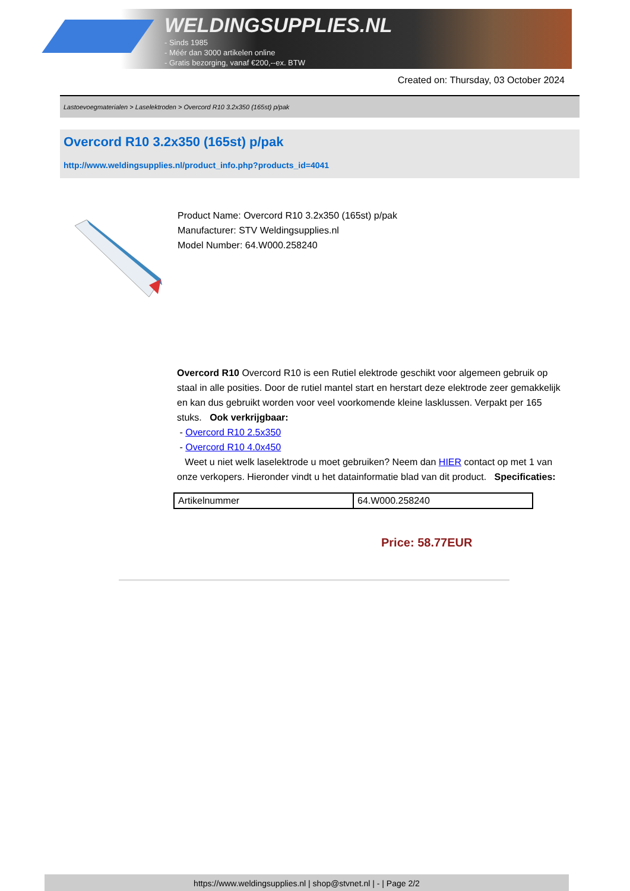WELDINGSUPPLIES.NL
- Sinds 1985
- Méér dan 3000 artikelen online
- Gratis bezorging, vanaf €200,--ex. BTW
Created on: Thursday, 03 October 2024
Lastoevoegmaterialen > Laselektroden > Overcord R10 3.2x350 (165st) p/pak
Overcord R10 3.2x350 (165st) p/pak
http://www.weldingsupplies.nl/product_info.php?products_id=4041
Product Name: Overcord R10 3.2x350 (165st) p/pak
Manufacturer: STV Weldingsupplies.nl
Model Number: 64.W000.258240
Overcord R10 Overcord R10 is een Rutiel elektrode geschikt voor algemeen gebruik op staal in alle posities. Door de rutiel mantel start en herstart deze elektrode zeer gemakkelijk en kan dus gebruikt worden voor veel voorkomende kleine lasklussen. Verpakt per 165 stuks. Ook verkrijgbaar:
- Overcord R10 2.5x350
- Overcord R10 4.0x450
Weet u niet welk laselektrode u moet gebruiken? Neem dan HIER contact op met 1 van onze verkopers. Hieronder vindt u het datainformatie blad van dit product. Specificaties:
| Artikelnummer | 64.W000.258240 |
Price: 58.77EUR
https://www.weldingsupplies.nl | shop@stvnet.nl | - | Page 2/2